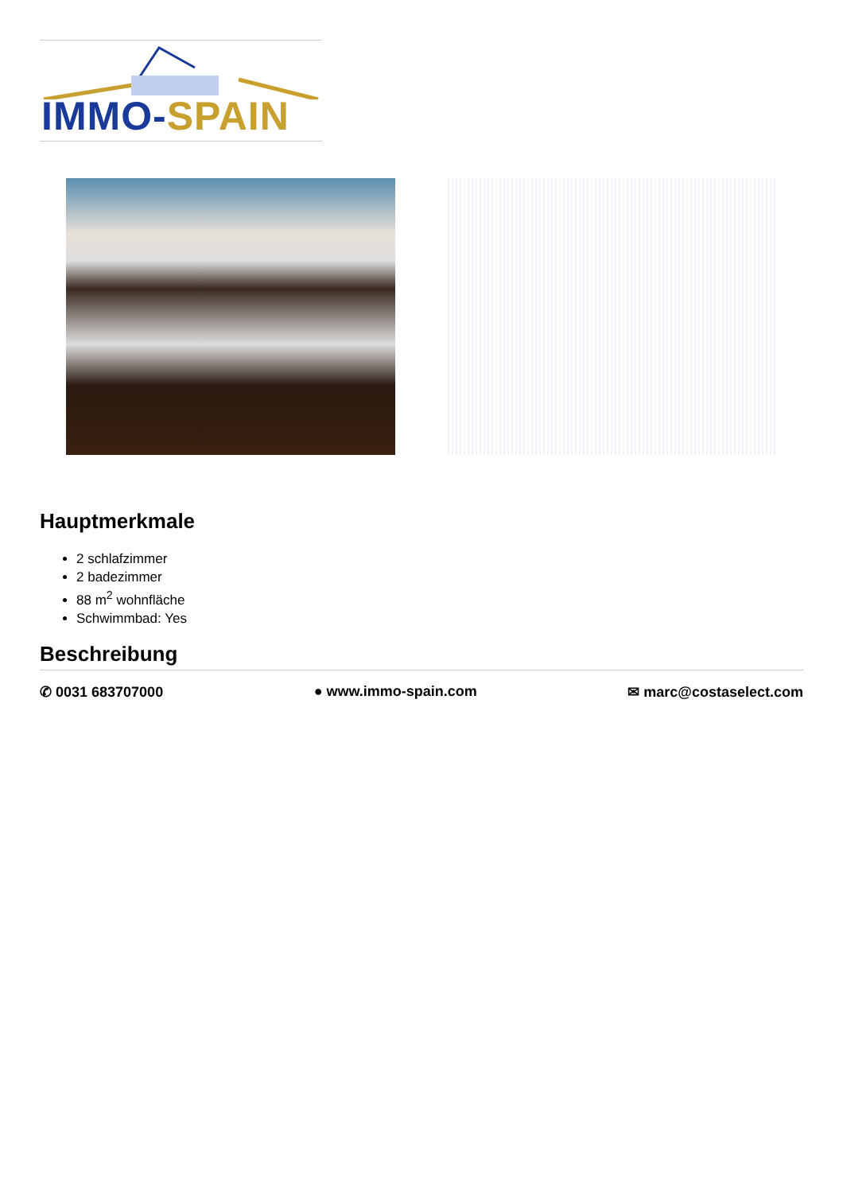IMMO-SPAIN
Hauptmerkmale
2 schlafzimmer
2 badezimmer
88 m<sup>2</sup> wohnfläche
Schwimmbad: Yes
Beschreibung
✆ 0031 683707000 ● www.immo-spain.com ✉ marc@costaselect.com